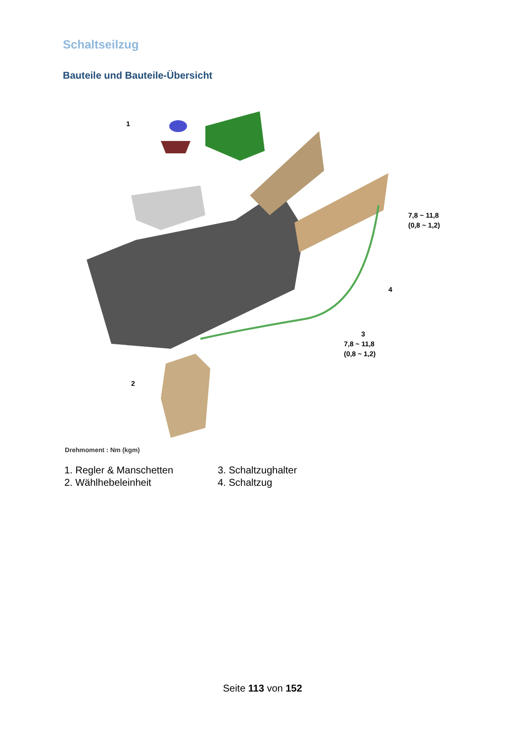Schaltseilzug
Bauteile und Bauteile-Übersicht
1
2
3
4
7,8 ~ 11,8
(0,8 ~ 1,2)
7,8 ~ 11,8
(0,8 ~ 1,2)
Drehmoment : Nm (kgm)
1. Regler & Manschetten
2. Wählhebeleinheit
3. Schaltzughalter
4. Schaltzug
Seite 113 von 152